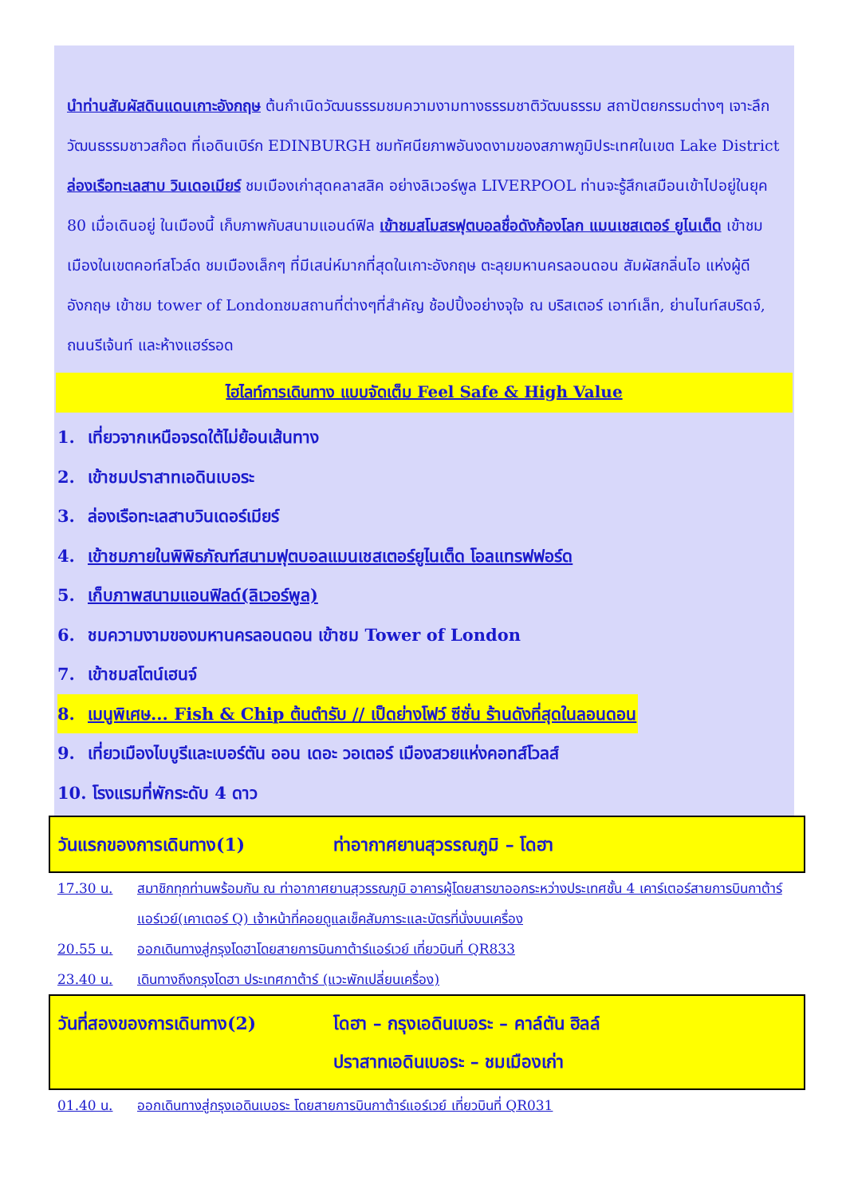นำท่านสัมผัสดินแดนเกาะอังกฤษ ต้นกำเนิดวัฒนธรรมชมความงามทางธรรมชาติวัฒนธรรม สถาปัตยกรรมต่างๆ เจาะลึกวัฒนธรรมชาวสก๊อต ที่เอดินเบิร์ก EDINBURGH ชมทัศนียภาพอันงดงามของสภาพภูมิประเทศในเขต Lake District ล่องเรือทะเลสาบ วินเดอเมียร์ ชมเมืองเก่าสุดคลาสสิค อย่างลิเวอร์พูล LIVERPOOL ท่านจะรู้สึกเสมือนเข้าไปอยู่ในยุค 80 เมื่อเดินอยู่ ในเมืองนี้ เก็บภาพกับสนามแอนด์ฟิล เข้าชมสโมสรฟุตบอลชื่อดังก้องโลก แมนเชสเตอร์ ยูไนเต็ด เข้าชมเมืองในเขตคอท์สโวล์ด ชมเมืองเล็กๆ ที่มีเสน่ห์มากที่สุดในเกาะอังกฤษ ตะลุยมหานครลอนดอน สัมผัสกลิ่นไอ แห่งผู้ดีอังกฤษ เข้าชม tower of Londonชมสถานที่ต่างๆที่สำคัญ ช้อปปิ้งอย่างจุใจ ณ บริสเตอร์ เอาท์เล็ท, ย่านไนท์สบริดจ์, ถนนรีเจ้นท์ และห้างแฮร์รอด
ไฮไลท์การเดินทาง แบบจัดเต็ม Feel Safe & High Value
1. เที่ยวจากเหนือจรดใต้ไม่ย้อนเส้นทาง
2. เข้าชมปราสาทเอดินเบอระ
3. ล่องเรือทะเลสาบวินเดอร์เมียร์
4. เข้าชมภายในพิพิธภัณฑ์สนามฟุตบอลแมนเชสเตอร์ยูไนเต็ด โอลแทรฟฟอร์ด
5. เก็บภาพสนามแอนฟิลด์(ลิเวอร์พูล)
6. ชมความงามของมหานครลอนดอน เข้าชม Tower of London
7. เข้าชมสโตน์เฮนจ์
8. เมนูพิเศษ... Fish & Chip ต้นตำรับ // เป็ดย่างโฟว์ ซีซั่น ร้านดังที่สุดในลอนดอน
9. เที่ยวเมืองไบบูรีและเบอร์ตัน ออน เดอะ วอเตอร์ เมืองสวยแห่งคอทส์โวลส์
10. โรงแรมที่พักระดับ 4 ดาว
วันแรกของการเดินทาง(1) ท่าอากาศยานสุวรรณภูมิ – โดฮา
17.30 น. สมาชิกทุกท่านพร้อมกัน ณ ท่าอากาศยานสุวรรณภูมิ อาคารผู้โดยสารขาออกระหว่างประเทศชั้น 4 เคาร์เตอร์สายการบินกาต้าร์แอร์เวย์(เคาเตอร์ Q) เจ้าหน้าที่คอยดูแลเช็คสัมภาระและบัตรที่นั่งบนเครื่อง
20.55 น. ออกเดินทางสู่กรุงโดฮาโดยสายการบินกาต้าร์แอร์เวย์ เที่ยวบินที่ QR833
23.40 น. เดินทางถึงกรุงโดฮา ประเทศกาต้าร์ (แวะพักเปลี่ยนเครื่อง)
วันที่สองของการเดินทาง(2) โดฮา – กรุงเอดินเบอระ – คาล์ตัน ฮิลล์
ปราสาทเอดินเบอระ – ชมเมืองเก่า
01.40 น. ออกเดินทางสู่กรุงเอดินเบอระ โดยสายการบินกาต้าร์แอร์เวย์ เที่ยวบินที่ QR031